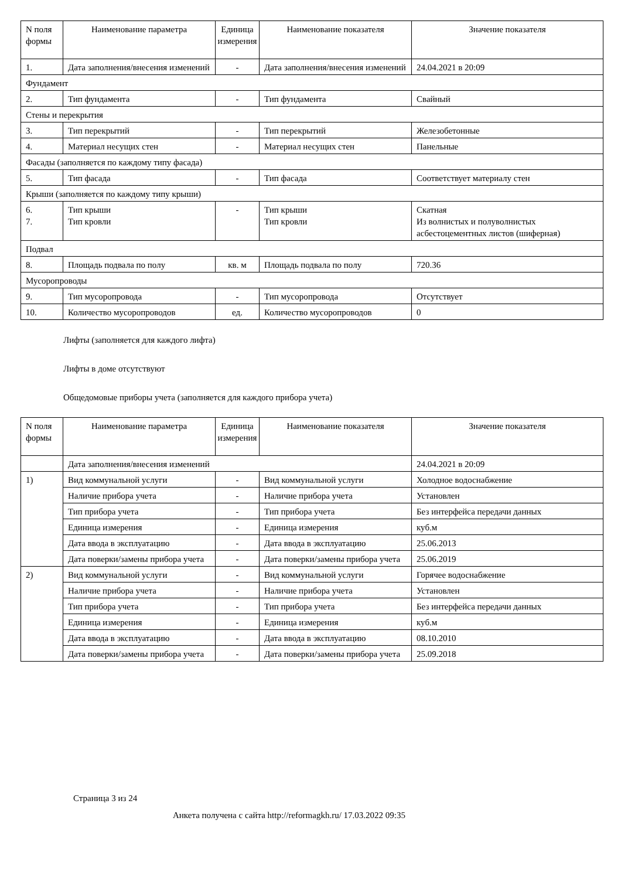| N поля формы | Наименование параметра | Единица измерения | Наименование показателя | Значение показателя |
| --- | --- | --- | --- | --- |
| 1. | Дата заполнения/внесения изменений | - | Дата заполнения/внесения изменений | 24.04.2021 в 20:09 |
| Фундамент | | | | |
| 2. | Тип фундамента | - | Тип фундамента | Свайный |
| Стены и перекрытия | | | | |
| 3. | Тип перекрытий | - | Тип перекрытий | Железобетонные |
| 4. | Материал несущих стен | - | Материал несущих стен | Панельные |
| Фасады (заполняется по каждому типу фасада) | | | | |
| 5. | Тип фасада | - | Тип фасада | Соответствует материалу стен |
| Крыши (заполняется по каждому типу крыши) | | | | |
| 6. 7. | Тип крыши Тип кровли | - | Тип крыши Тип кровли | Скатная Из волнистых и полуволнистых асбестоцементных листов (шиферная) |
| Подвал | | | | |
| 8. | Площадь подвала по полу | кв. м | Площадь подвала по полу | 720.36 |
| Мусоропроводы | | | | |
| 9. | Тип мусоропровода | - | Тип мусоропровода | Отсутствует |
| 10. | Количество мусоропроводов | ед. | Количество мусоропроводов | 0 |
Лифты (заполняется для каждого лифта)
Лифты в доме отсутствуют
Общедомовые приборы учета (заполняется для каждого прибора учета)
| N поля формы | Наименование параметра | Единица измерения | Наименование показателя | Значение показателя |
| --- | --- | --- | --- | --- |
| | Дата заполнения/внесения изменений | | | 24.04.2021 в 20:09 |
| 1) | Вид коммунальной услуги | - | Вид коммунальной услуги | Холодное водоснабжение |
| | Наличие прибора учета | - | Наличие прибора учета | Установлен |
| | Тип прибора учета | - | Тип прибора учета | Без интерфейса передачи данных |
| | Единица измерения | - | Единица измерения | куб.м |
| | Дата ввода в эксплуатацию | - | Дата ввода в эксплуатацию | 25.06.2013 |
| | Дата поверки/замены прибора учета | - | Дата поверки/замены прибора учета | 25.06.2019 |
| 2) | Вид коммунальной услуги | - | Вид коммунальной услуги | Горячее водоснабжение |
| | Наличие прибора учета | - | Наличие прибора учета | Установлен |
| | Тип прибора учета | - | Тип прибора учета | Без интерфейса передачи данных |
| | Единица измерения | - | Единица измерения | куб.м |
| | Дата ввода в эксплуатацию | - | Дата ввода в эксплуатацию | 08.10.2010 |
| | Дата поверки/замены прибора учета | - | Дата поверки/замены прибора учета | 25.09.2018 |
Страница 3 из 24
Анкета получена с сайта http://reformagkh.ru/ 17.03.2022 09:35